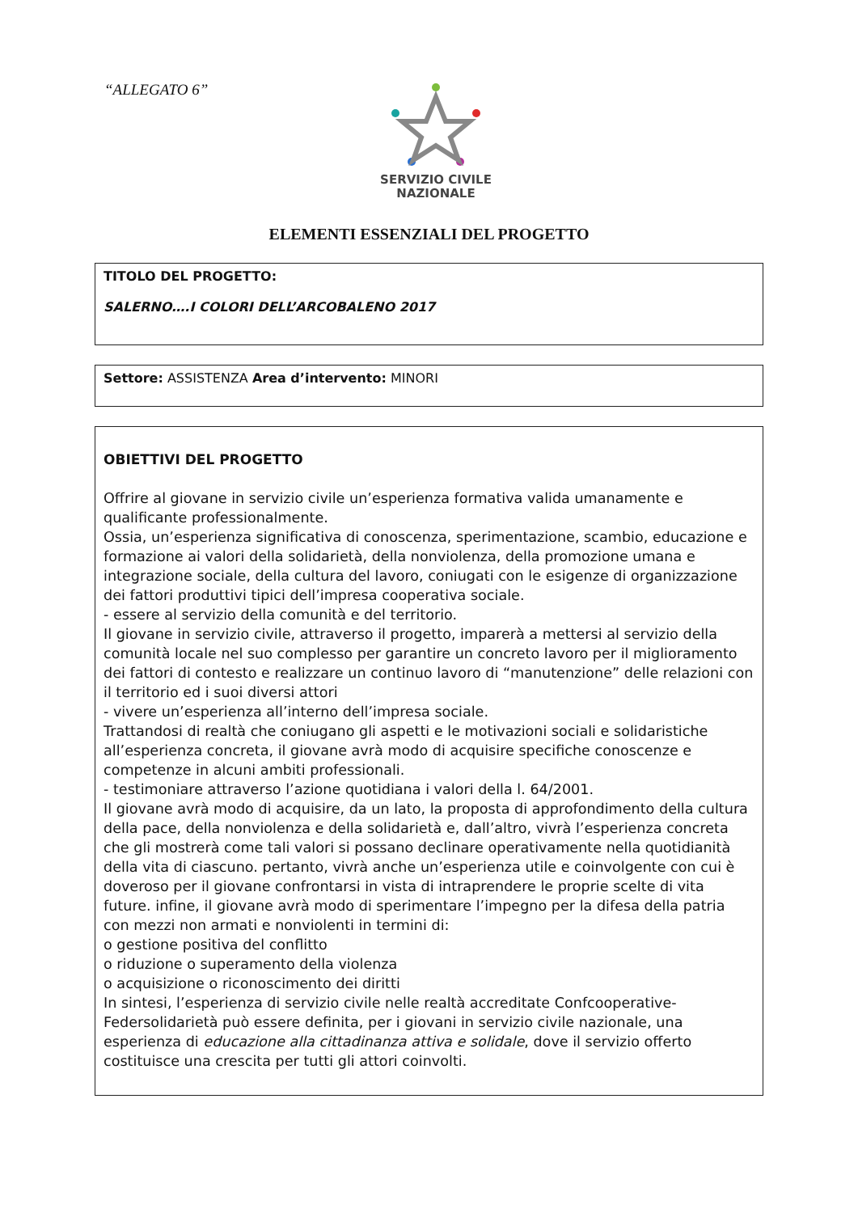“ALLEGATO 6”
SERVIZIO CIVILE
NAZIONALE
ELEMENTI ESSENZIALI DEL PROGETTO
TITOLO DEL PROGETTO:
SALERNO….I COLORI DELL’ARCOBALENO 2017
Settore: ASSISTENZA Area d’intervento: MINORI
OBIETTIVI DEL PROGETTO
Offrire al giovane in servizio civile un’esperienza formativa valida umanamente e qualificante professionalmente.
Ossia, un’esperienza significativa di conoscenza, sperimentazione, scambio, educazione e formazione ai valori della solidarietà, della nonviolenza, della promozione umana e integrazione sociale, della cultura del lavoro, coniugati con le esigenze di organizzazione dei fattori produttivi tipici dell’impresa cooperativa sociale.
- essere al servizio della comunità e del territorio.
Il giovane in servizio civile, attraverso il progetto, imparerà a mettersi al servizio della comunità locale nel suo complesso per garantire un concreto lavoro per il miglioramento dei fattori di contesto e realizzare un continuo lavoro di “manutenzione” delle relazioni con il territorio ed i suoi diversi attori
- vivere un’esperienza all’interno dell’impresa sociale.
Trattandosi di realtà che coniugano gli aspetti e le motivazioni sociali e solidaristiche all’esperienza concreta, il giovane avrà modo di acquisire specifiche conoscenze e competenze in alcuni ambiti professionali.
- testimoniare attraverso l’azione quotidiana i valori della l. 64/2001.
Il giovane avrà modo di acquisire, da un lato, la proposta di approfondimento della cultura della pace, della nonviolenza e della solidarietà e, dall’altro, vivrà l’esperienza concreta che gli mostrerà come tali valori si possano declinare operativamente nella quotidianità della vita di ciascuno. pertanto, vivrà anche un’esperienza utile e coinvolgente con cui è doveroso per il giovane confrontarsi in vista di intraprendere le proprie scelte di vita future. infine, il giovane avrà modo di sperimentare l’impegno per la difesa della patria con mezzi non armati e nonviolenti in termini di:
o gestione positiva del conflitto
o riduzione o superamento della violenza
o acquisizione o riconoscimento dei diritti
In sintesi, l’esperienza di servizio civile nelle realtà accreditate Confcooperative-Federsolidarietà può essere definita, per i giovani in servizio civile nazionale, una esperienza di educazione alla cittadinanza attiva e solidale, dove il servizio offerto costituisce una crescita per tutti gli attori coinvolti.